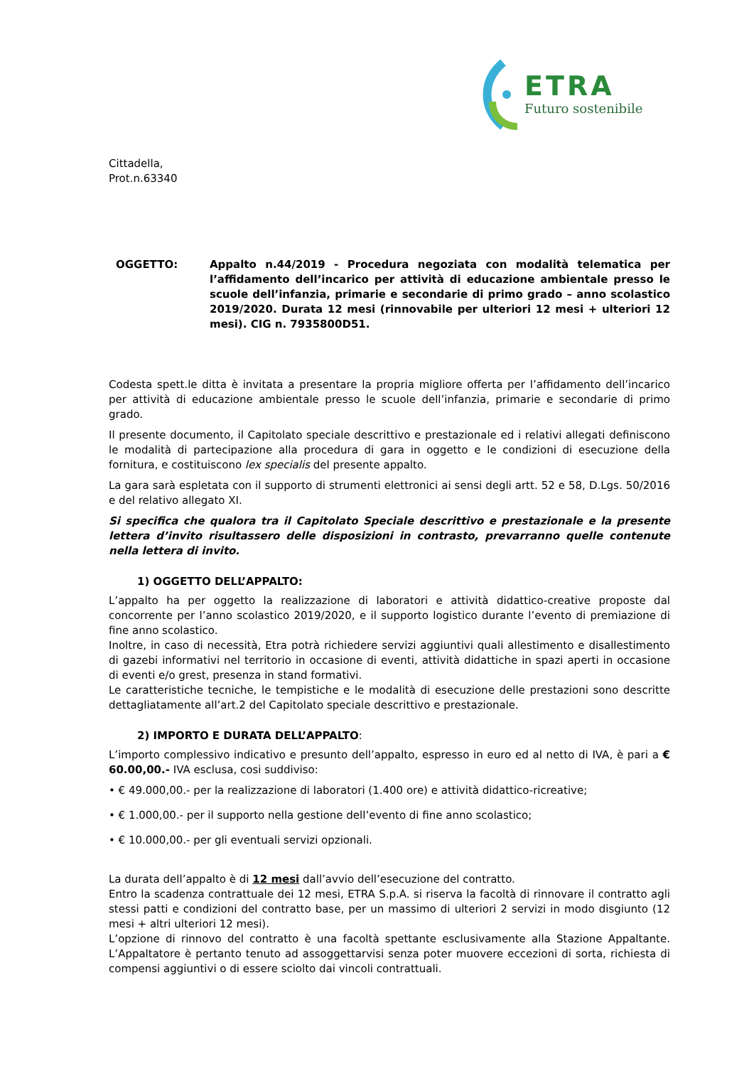ETRA
Futuro sostenibile
Cittadella,
Prot.n.63340
OGGETTO: Appalto n.44/2019 - Procedura negoziata con modalità telematica per l’affidamento dell’incarico per attività di educazione ambientale presso le scuole dell’infanzia, primarie e secondarie di primo grado – anno scolastico 2019/2020. Durata 12 mesi (rinnovabile per ulteriori 12 mesi + ulteriori 12 mesi). CIG n. 7935800D51.
Codesta spett.le ditta è invitata a presentare la propria migliore offerta per l’affidamento dell’incarico per attività di educazione ambientale presso le scuole dell’infanzia, primarie e secondarie di primo grado.
Il presente documento, il Capitolato speciale descrittivo e prestazionale ed i relativi allegati definiscono le modalità di partecipazione alla procedura di gara in oggetto e le condizioni di esecuzione della fornitura, e costituiscono lex specialis del presente appalto.
La gara sarà espletata con il supporto di strumenti elettronici ai sensi degli artt. 52 e 58, D.Lgs. 50/2016 e del relativo allegato XI.
Si specifica che qualora tra il Capitolato Speciale descrittivo e prestazionale e la presente lettera d’invito risultassero delle disposizioni in contrasto, prevarranno quelle contenute nella lettera di invito.
1) OGGETTO DELL’APPALTO:
L’appalto ha per oggetto la realizzazione di laboratori e attività didattico-creative proposte dal concorrente per l’anno scolastico 2019/2020, e il supporto logistico durante l’evento di premiazione di fine anno scolastico.
Inoltre, in caso di necessità, Etra potrà richiedere servizi aggiuntivi quali allestimento e disallestimento di gazebi informativi nel territorio in occasione di eventi, attività didattiche in spazi aperti in occasione di eventi e/o grest, presenza in stand formativi.
Le caratteristiche tecniche, le tempistiche e le modalità di esecuzione delle prestazioni sono descritte dettagliatamente all’art.2 del Capitolato speciale descrittivo e prestazionale.
2) IMPORTO E DURATA DELL’APPALTO:
L’importo complessivo indicativo e presunto dell’appalto, espresso in euro ed al netto di IVA, è pari a € 60.00,00.- IVA esclusa, cosi suddiviso:
• € 49.000,00.- per la realizzazione di laboratori (1.400 ore) e attività didattico-ricreative;
• € 1.000,00.- per il supporto nella gestione dell’evento di fine anno scolastico;
• € 10.000,00.- per gli eventuali servizi opzionali.
La durata dell’appalto è di 12 mesi dall’avvio dell’esecuzione del contratto.
Entro la scadenza contrattuale dei 12 mesi, ETRA S.p.A. si riserva la facoltà di rinnovare il contratto agli stessi patti e condizioni del contratto base, per un massimo di ulteriori 2 servizi in modo disgiunto (12 mesi + altri ulteriori 12 mesi).
L’opzione di rinnovo del contratto è una facoltà spettante esclusivamente alla Stazione Appaltante. L’Appaltatore è pertanto tenuto ad assoggettarvisi senza poter muovere eccezioni di sorta, richiesta di compensi aggiuntivi o di essere sciolto dai vincoli contrattuali.